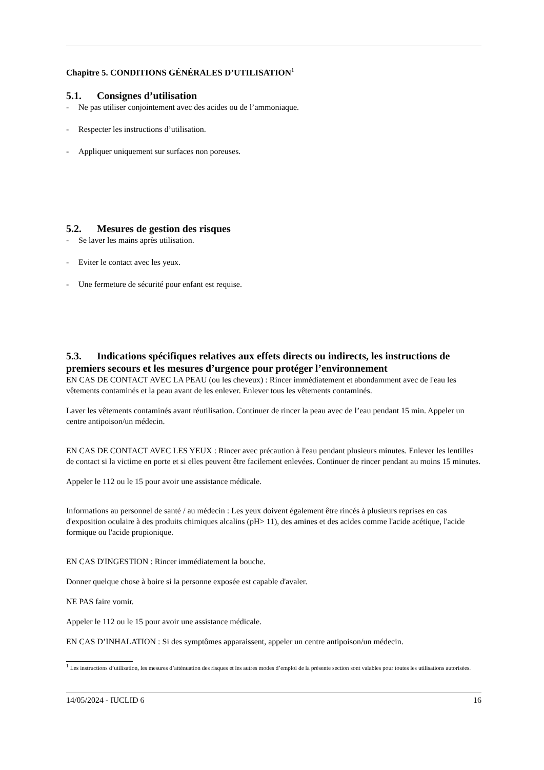Chapitre 5. CONDITIONS GÉNÉRALES D’UTILISATION<sup>1</sup>
5.1. Consignes d’utilisation
- Ne pas utiliser conjointement avec des acides ou de l’ammoniaque.
- Respecter les instructions d’utilisation.
- Appliquer uniquement sur surfaces non poreuses.
5.2. Mesures de gestion des risques
- Se laver les mains après utilisation.
- Eviter le contact avec les yeux.
- Une fermeture de sécurité pour enfant est requise.
5.3. Indications spécifiques relatives aux effets directs ou indirects, les instructions de premiers secours et les mesures d’urgence pour protéger l’environnement
EN CAS DE CONTACT AVEC LA PEAU (ou les cheveux) : Rincer immédiatement et abondamment avec de l'eau les vêtements contaminés et la peau avant de les enlever. Enlever tous les vêtements contaminés.
Laver les vêtements contaminés avant réutilisation. Continuer de rincer la peau avec de l’eau pendant 15 min. Appeler un centre antipoison/un médecin.
EN CAS DE CONTACT AVEC LES YEUX : Rincer avec précaution à l'eau pendant plusieurs minutes. Enlever les lentilles de contact si la victime en porte et si elles peuvent être facilement enlevées. Continuer de rincer pendant au moins 15 minutes.
Appeler le 112 ou le 15 pour avoir une assistance médicale.
Informations au personnel de santé / au médecin : Les yeux doivent également être rincés à plusieurs reprises en cas d'exposition oculaire à des produits chimiques alcalins (pH> 11), des amines et des acides comme l'acide acétique, l'acide formique ou l'acide propionique.
EN CAS D'INGESTION : Rincer immédiatement la bouche.
Donner quelque chose à boire si la personne exposée est capable d'avaler.
NE PAS faire vomir.
Appeler le 112 ou le 15 pour avoir une assistance médicale.
EN CAS D’INHALATION : Si des symptômes apparaissent, appeler un centre antipoison/un médecin.
<sup>1</sup> Les instructions d’utilisation, les mesures d’atténuation des risques et les autres modes d’emploi de la présente section sont valables pour toutes les utilisations autorisées.
14/05/2024 - IUCLID 6 16